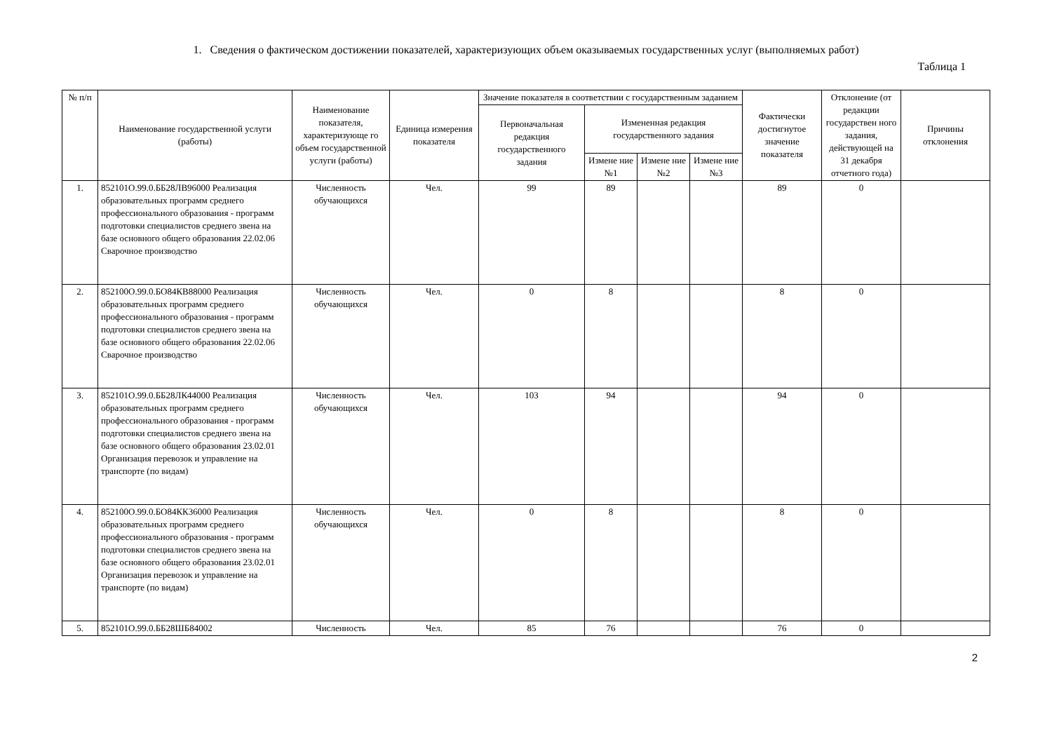1. Сведения о фактическом достижении показателей, характеризующих объем оказываемых государственных услуг (выполняемых работ)
Таблица 1
| № п/п | Наименование государственной услуги (работы) | Наименование показателя, характеризующе го объем государственной услуги (работы) | Единица измерения показателя | Значение показателя в соответствии с государственным заданием | | | | Фактически достигнутое значение показателя | Отклонение (от редакции государствен ного задания, действующей на 31 декабря отчетного года) | Причины отклонения |
| --- | --- | --- | --- | --- | --- | --- | --- | --- | --- | --- |
| | | | | Первоначальная редакция государственного задания | Измененная редакция государственного задания | | | | | |
| | | | | | Измене ние №1 | Измене ние №2 | Измене ние №3 | | | |
| 1. | 852101О.99.0.ББ28ЛВ96000 Реализация образовательных программ среднего профессионального образования - программ подготовки специалистов среднего звена на базе основного общего образования 22.02.06 Сварочное производство | Численность обучающихся | Чел. | 99 | 89 | | | 89 | 0 | |
| 2. | 852100О.99.0.БО84КВ88000 Реализация образовательных программ среднего профессионального образования - программ подготовки специалистов среднего звена на базе основного общего образования 22.02.06 Сварочное производство | Численность обучающихся | Чел. | 0 | 8 | | | 8 | 0 | |
| 3. | 852101О.99.0.ББ28ЛК44000 Реализация образовательных программ среднего профессионального образования - программ подготовки специалистов среднего звена на базе основного общего образования 23.02.01 Организация перевозок и управление на транспорте (по видам) | Численность обучающихся | Чел. | 103 | 94 | | | 94 | 0 | |
| 4. | 852100О.99.0.БО84КК36000 Реализация образовательных программ среднего профессионального образования - программ подготовки специалистов среднего звена на базе основного общего образования 23.02.01 Организация перевозок и управление на транспорте (по видам) | Численность обучающихся | Чел. | 0 | 8 | | | 8 | 0 | |
| 5. | 852101О.99.0.ББ28ШБ84002 | Численность | Чел. | 85 | 76 | | | 76 | 0 | |
2